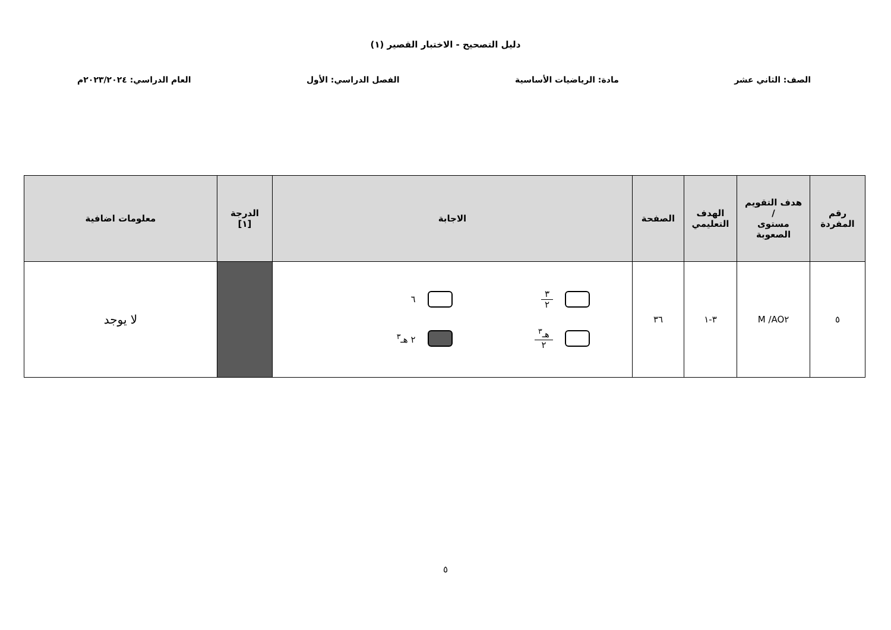دليل التصحيح - الاختبار القصير (١)
الصف: الثاني عشر مادة: الرياضيات الأساسية الفصل الدراسي: الأول العام الدراسي: ٢٠٢٣/٢٠٢٤م
| رقم المفردة | هدف التقويم / مستوى الصعوبة | الهدف التعليمي | الصفحة | الاجابة | الدرجة [١] | معلومات اضافية |
| --- | --- | --- | --- | --- | --- | --- |
| ٥ | AO٢/ M | ٣-١ | ٣٦ | ٣ ٢ ٦ هـ<sup>٣</sup> ٢ ٢ هـ<sup>٣</sup> | | لا يوجد |
٥